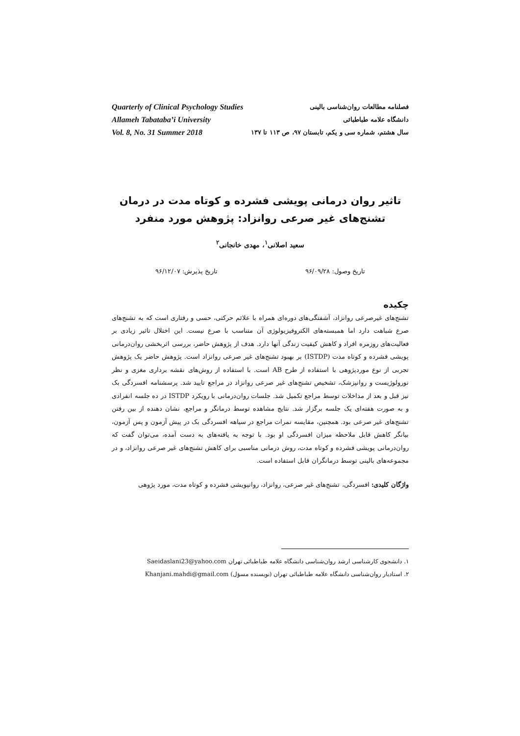فصلنامه مطالعات روان‌شناسی بالینی
دانشگاه علامه طباطبائی
سال هشتم، شماره سی و یکم، تابستان ۹۷، ص ۱۱۳ تا ۱۳۷
Quarterly of Clinical Psychology Studies
Allameh Tabataba’i University
Vol. 8, No. 31 Summer 2018
تاثیر روان درمانی پویشی فشرده و کوتاه مدت در درمان
تشنج‌های غیر صرعی روانزاد: پژوهش مورد منفرد
سعید اصلانی<sup>۱</sup>، مهدی خانجانی<sup>۲</sup>
تاریخ وصول: ۹۶/۰۹/۲۸ تاریخ پذیرش: ۹۶/۱۲/۰۷
چکیده
تشنج‌های غیرصرعی روانزاد، آشفتگی‌های دوره‌ای همراه با علائم حرکتی، حسی و رفتاری است که به تشنج‌های صرع شباهت دارد اما همبسته‌های الکتروفیزیولوژی آن متناسب با صرع نیست. این اختلال تاثیر زیادی بر فعالیت‌های روزمره افراد و کاهش کیفیت زندگی آنها دارد. هدف از پژوهش حاضر، بررسی اثربخشی روان‌درمانی پویشی فشرده و کوتاه مدت (ISTDP) بر بهبود تشنج‌های غیر صرعی روانزاد است. پژوهش حاضر یک پژوهش تجربی از نوع موردپژوهی با استفاده از طرح AB است. با استفاده از روش‌های نقشه برداری مغزی و نظر نورولوژیست و روانپزشک، تشخیص تشنج‌های غیر صرعی روانزاد در مراجع تایید شد. پرسشنامه افسردگی بک نیز قبل و بعد از مداخلات توسط مراجع تکمیل شد. جلسات روان‌درمانی با رویکرد ISTDP در ده جلسه انفرادی و به صورت هفته‌ای یک جلسه برگزار شد. نتایج مشاهده توسط درمانگر و مراجع، نشان دهنده از بین رفتن تشنج‌های غیر صرعی بود. همچنین، مقایسه نمرات مراجع در سیاهه افسردگی بک در پیش آزمون و پس آزمون، بیانگر کاهش قابل ملاحظه میزان افسردگی او بود. با توجه به یافته‌های به دست آمده، می‌توان گفت که روان‌درمانی پویشی فشرده و کوتاه مدت، روش درمانی مناسبی برای کاهش تشنج‌های غیر صرعی روانزاد، و در مجموعه‌های بالینی توسط درمانگران قابل استفاده است.
واژگان کلیدی: افسردگی، تشنج‌های غیر صرعی، روانزاد، روانپویشی فشرده و کوتاه مدت، مورد پژوهی
۱. دانشجوی کارشناسی ارشد روان‌شناسی دانشگاه علامه طباطبائی تهران Saeidaslani23@yahoo.com
۲. استادیار روان‌شناسی دانشگاه علامه طباطبائی تهران (نویسنده مسؤل) Khanjani.mahdi@gmail.com